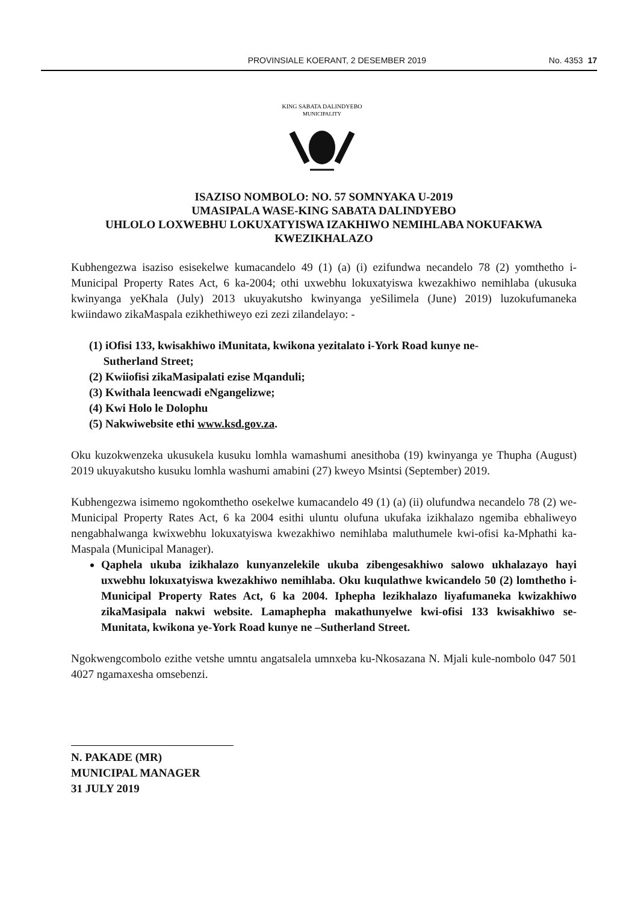PROVINSIALE KOERANT, 2 DESEMBER 2019 No. 4353 17
KING SABATA DALINDYEBO
MUNICIPALITY
ISAZISO NOMBOLO: NO. 57 SOMNYAKA U-2019
UMASIPALA WASE-KING SABATA DALINDYEBO
UHLOLO LOXWEBHU LOKUXATYISWA IZAKHIWO NEMIHLABA NOKUFAKWA KWEZIKHALAZO
Kubhengezwa isaziso esisekelwe kumacandelo 49 (1) (a) (i) ezifundwa necandelo 78 (2) yomthetho i-Municipal Property Rates Act, 6 ka-2004; othi uxwebhu lokuxatyiswa kwezakhiwo nemihlaba (ukusuka kwinyanga yeKhala (July) 2013 ukuyakutsho kwinyanga yeSilimela (June) 2019) luzokufumaneka kwiindawo zikaMaspala ezikhethiweyo ezi zezi zilandelayo: -
(1) iOfisi 133, kwisakhiwo iMunitata, kwikona yezitalato i-York Road kunye ne-
Sutherland Street;
(2) Kwiiofisi zikaMasipalati ezise Mqanduli;
(3) Kwithala leencwadi eNgangelizwe;
(4) Kwi Holo le Dolophu
(5) Nakwiwebsite ethi www.ksd.gov.za.
Oku kuzokwenzeka ukusukela kusuku lomhla wamashumi anesithoba (19) kwinyanga ye Thupha (August) 2019 ukuyakutsho kusuku lomhla washumi amabini (27) kweyo Msintsi (September) 2019.
Kubhengezwa isimemo ngokomthetho osekelwe kumacandelo 49 (1) (a) (ii) olufundwa necandelo 78 (2) we-Municipal Property Rates Act, 6 ka 2004 esithi uluntu olufuna ukufaka izikhalazo ngemiba ebhaliweyo nengabhalwanga kwixwebhu lokuxatyiswa kwezakhiwo nemihlaba maluthumele kwi-ofisi ka-Mphathi ka-Maspala (Municipal Manager).
Qaphela ukuba izikhalazo kunyanzelekile ukuba zibengesakhiwo salowo ukhalazayo hayi uxwebhu lokuxatyiswa kwezakhiwo nemihlaba. Oku kuqulathwe kwicandelo 50 (2) lomthetho i-Municipal Property Rates Act, 6 ka 2004. Iphepha lezikhalazo liyafumaneka kwizakhiwo zikaMasipala nakwi website. Lamaphepha makathunyelwe kwi-ofisi 133 kwisakhiwo se-Munitata, kwikona ye-York Road kunye ne –Sutherland Street.
Ngokwengcombolo ezithe vetshe umntu angatsalela umnxeba ku-Nkosazana N. Mjali kule-nombolo 047 501 4027 ngamaxesha omsebenzi.
N. PAKADE (MR)
MUNICIPAL MANAGER
31 JULY 2019